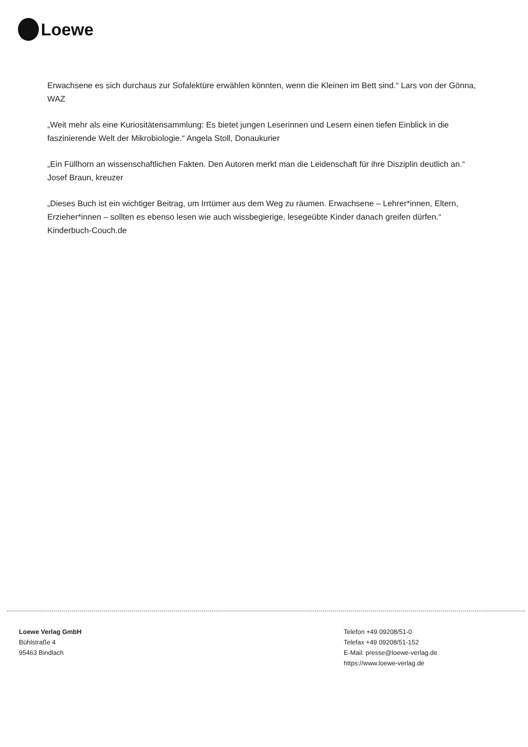Loewe
Erwachsene es sich durchaus zur Sofalektüre erwählen könnten, wenn die Kleinen im Bett sind.“ Lars von der Gönna, WAZ
„Weit mehr als eine Kuriositätensammlung: Es bietet jungen Leserinnen und Lesern einen tiefen Einblick in die faszinierende Welt der Mikrobiologie.“ Angela Stoll, Donaukurier
„Ein Füllhorn an wissenschaftlichen Fakten. Den Autoren merkt man die Leidenschaft für ihre Disziplin deutlich an.“ Josef Braun, kreuzer
„Dieses Buch ist ein wichtiger Beitrag, um Irrtümer aus dem Weg zu räumen. Erwachsene – Lehrer*innen, Eltern, Erzieher*innen – sollten es ebenso lesen wie auch wissbegierige, lesegeübte Kinder danach greifen dürfen.“ Kinderbuch-Couch.de
Loewe Verlag GmbH
Bühlstraße 4
95463 Bindlach
Telefon +49 09208/51-0
Telefax +49 09208/51-152
E-Mail: presse@loewe-verlag.de
https://www.loewe-verlag.de